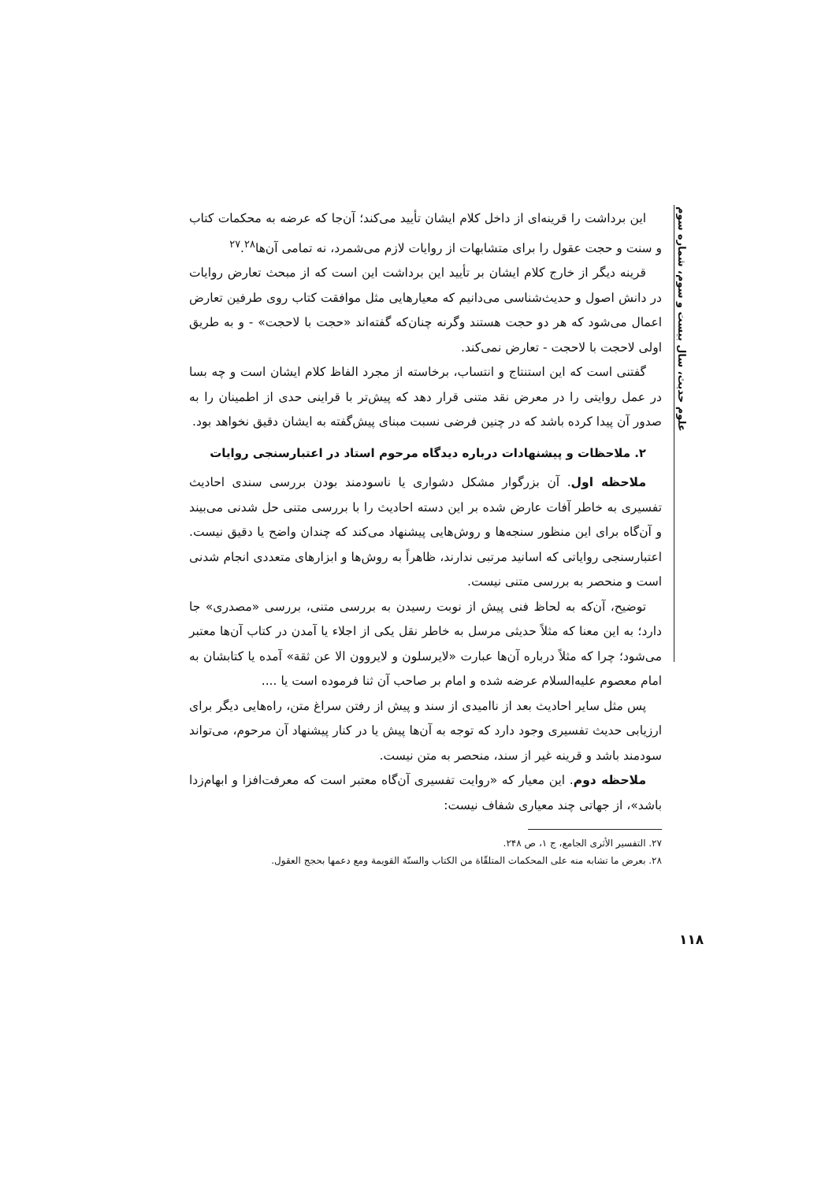علوم حدیث، سال بیست و سوم، شماره سوم
این برداشت را قرینه‌ای از داخل کلام ایشان تأیید می‌کند؛ آن‌جا که عرضه به محکمات کتاب و سنت و حجت عقول را برای متشابهات از روایات لازم می‌شمرد، نه تمامی آن‌ها<sup>۲۷</sup>.<sup>۲۸</sup>
قرینه دیگر از خارج کلام ایشان بر تأیید این برداشت این است که از مبحث تعارض روایات در دانش اصول و حدیث‌شناسی می‌دانیم که معیارهایی مثل موافقت کتاب روی طرفین تعارض اعمال می‌شود که هر دو حجت هستند وگرنه چنان‌که گفته‌اند «حجت با لاحجت» - و به طریق اولی لاحجت با لاحجت - تعارض نمی‌کند.
گفتنی است که این استنتاج و انتساب، برخاسته از مجرد الفاظ کلام ایشان است و چه بسا در عمل روایتی را در معرض نقد متنی قرار دهد که پیش‌تر با قراینی حدی از اطمینان را به صدور آن پیدا کرده باشد که در چنین فرضی نسبت مبنای پیش‌گفته به ایشان دقیق نخواهد بود.
۲. ملاحظات و پیشنهادات درباره دیدگاه مرحوم استاد در اعتبارسنجی روایات
ملاحظه اول. آن بزرگوار مشکل دشواری یا ناسودمند بودن بررسی سندی احادیث تفسیری به خاطر آفات عارض شده بر این دسته احادیث را با بررسی متنی حل شدنی می‌بیند و آن‌گاه برای این منظور سنجه‌ها و روش‌هایی پیشنهاد می‌کند که چندان واضح یا دقیق نیست. اعتبارسنجی روایاتی که اسانید مرتبی ندارند، ظاهراً به روش‌ها و ابزارهای متعددی انجام شدنی است و منحصر به بررسی متنی نیست.
توضیح، آن‌که به لحاظ فنی پیش از نوبت رسیدن به بررسی متنی، بررسی «مصدری» جا دارد؛ به این معنا که مثلاً حدیثی مرسل به خاطر نقل یکی از اجلاء یا آمدن در کتاب آن‌ها معتبر می‌شود؛ چرا که مثلاً درباره آن‌ها عبارت «لایرسلون و لایروون الا عن ثقة» آمده یا کتابشان به امام معصوم علیه‌السلام عرضه شده و امام بر صاحب آن ثنا فرموده است یا ....
پس مثل سایر احادیث بعد از ناامیدی از سند و پیش از رفتن سراغ متن، راه‌هایی دیگر برای ارزیابی حدیث تفسیری وجود دارد که توجه به آن‌ها پیش یا در کنار پیشنهاد آن مرحوم، می‌تواند سودمند باشد و قرینه غیر از سند، منحصر به متن نیست.
ملاحظه دوم. این معیار که «روایت تفسیری آن‌گاه معتبر است که معرفت‌افزا و ابهام‌زدا باشد»، از جهاتی چند معیاری شفاف نیست:
۲۷. التفسیر الأثری الجامع، ج ۱، ص ۲۴۸.
۲۸. بعرض ما تشابه منه علی المحکمات المتلقّاة من الکتاب والسنّة القویمة ومع دعمها بحجج العقول.
۱۱۸